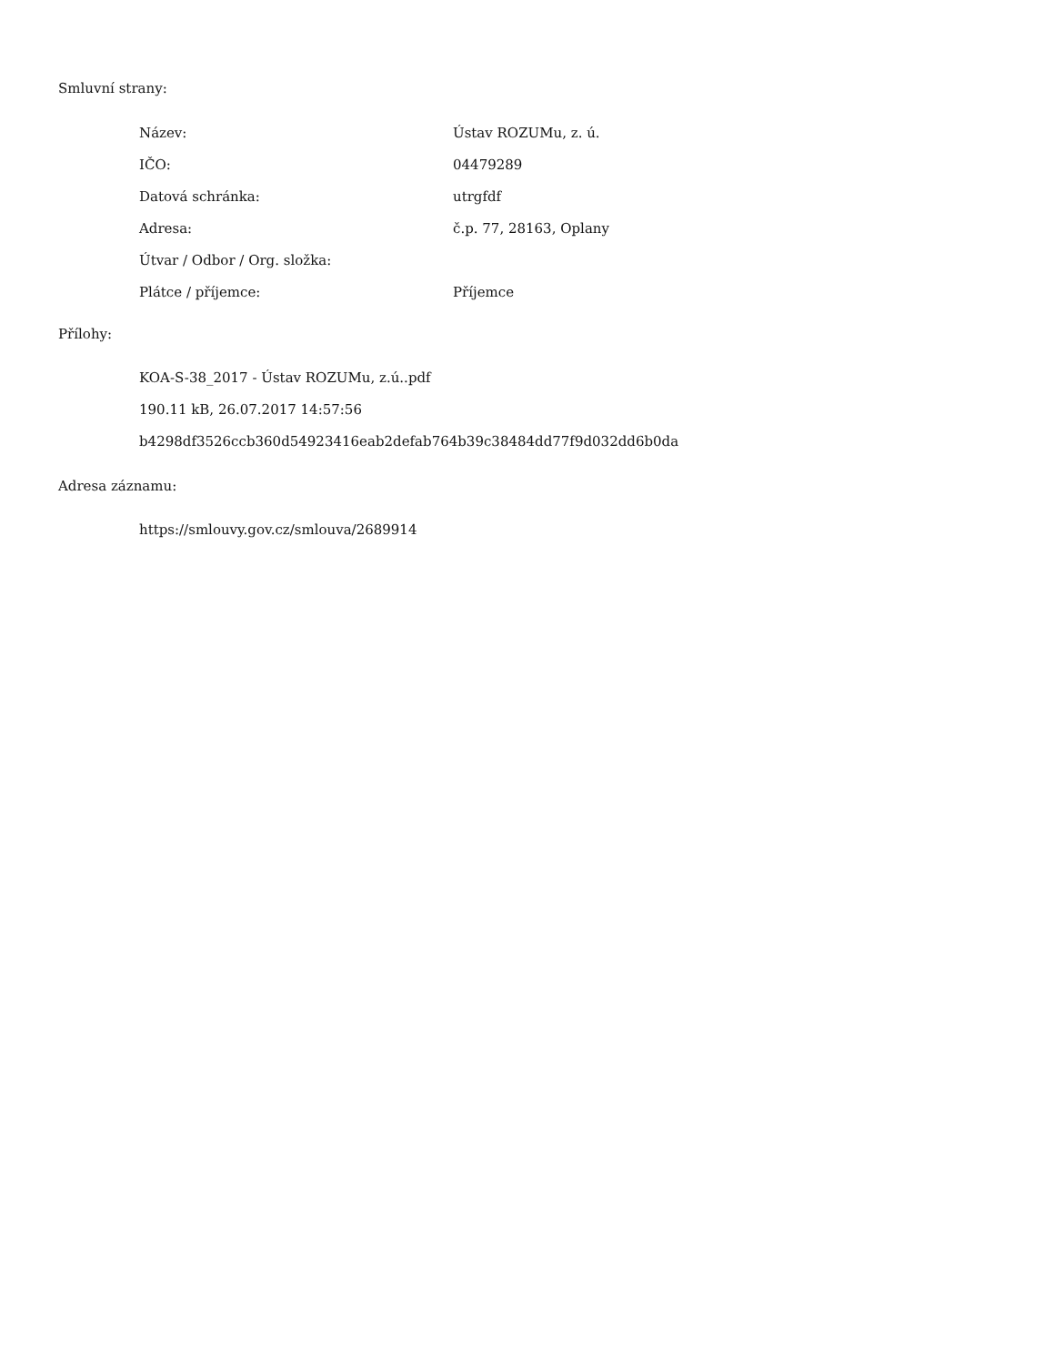Smluvní strany:
| Název: | Ústav ROZUMu, z. ú. |
| IČO: | 04479289 |
| Datová schránka: | utrgfdf |
| Adresa: | č.p. 77, 28163, Oplany |
| Útvar / Odbor / Org. složka: | |
| Plátce / příjemce: | Příjemce |
Přílohy:
KOA-S-38_2017 - Ústav ROZUMu, z.ú..pdf
190.11 kB, 26.07.2017 14:57:56
b4298df3526ccb360d54923416eab2defab764b39c38484dd77f9d032dd6b0da
Adresa záznamu:
https://smlouvy.gov.cz/smlouva/2689914